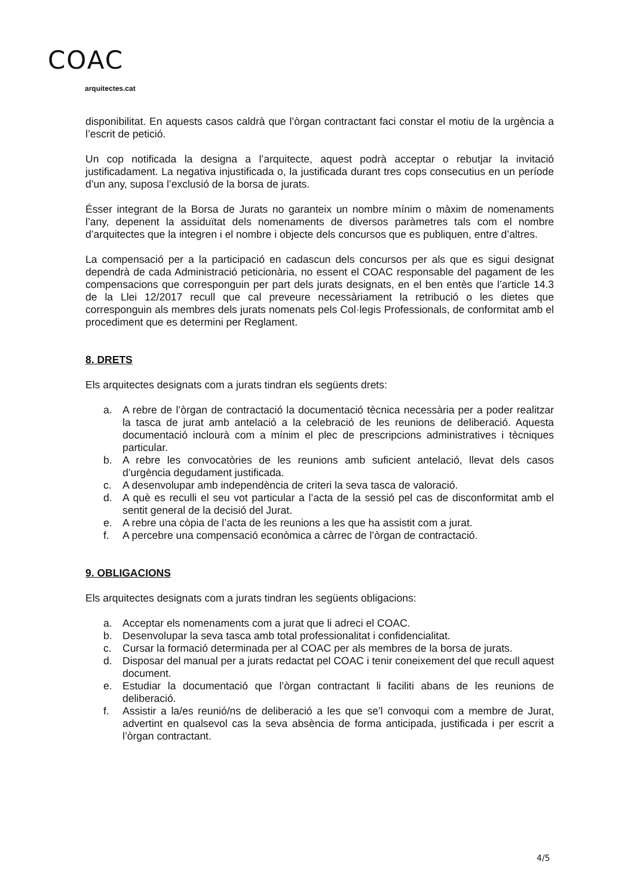COAC
arquitectes.cat
disponibilitat. En aquests casos caldrà que l’òrgan contractant faci constar el motiu de la urgència a l’escrit de petició.
Un cop notificada la designa a l’arquitecte, aquest podrà acceptar o rebutjar la invitació justificadament. La negativa injustificada o, la justificada durant tres cops consecutius en un període d’un any, suposa l’exclusió de la borsa de jurats.
Ésser integrant de la Borsa de Jurats no garanteix un nombre mínim o màxim de nomenaments l’any, depenent la assiduïtat dels nomenaments de diversos paràmetres tals com el nombre d’arquitectes que la integren i el nombre i objecte dels concursos que es publiquen, entre d’altres.
La compensació per a la participació en cadascun dels concursos per als que es sigui designat dependrà de cada Administració peticionària, no essent el COAC responsable del pagament de les compensacions que corresponguin per part dels jurats designats, en el ben entès que l’article 14.3 de la Llei 12/2017 recull que cal preveure necessàriament la retribució o les dietes que corresponguin als membres dels jurats nomenats pels Col·legis Professionals, de conformitat amb el procediment que es determini per Reglament.
8. DRETS
Els arquitectes designats com a jurats tindran els següents drets:
a. A rebre de l’òrgan de contractació la documentació tècnica necessària per a poder realitzar la tasca de jurat amb antelació a la celebració de les reunions de deliberació. Aquesta documentació inclourà com a mínim el plec de prescripcions administratives i tècniques particular.
b. A rebre les convocatòries de les reunions amb suficient antelació, llevat dels casos d’urgència degudament justificada.
c. A desenvolupar amb independència de criteri la seva tasca de valoració.
d. A què es reculli el seu vot particular a l’acta de la sessió pel cas de disconformitat amb el sentit general de la decisió del Jurat.
e. A rebre una còpia de l’acta de les reunions a les que ha assistit com a jurat.
f. A percebre una compensació econòmica a càrrec de l’òrgan de contractació.
9. OBLIGACIONS
Els arquitectes designats com a jurats tindran les següents obligacions:
a. Acceptar els nomenaments com a jurat que li adreci el COAC.
b. Desenvolupar la seva tasca amb total professionalitat i confidencialitat.
c. Cursar la formació determinada per al COAC per als membres de la borsa de jurats.
d. Disposar del manual per a jurats redactat pel COAC i tenir coneixement del que recull aquest document.
e. Estudiar la documentació que l’òrgan contractant li faciliti abans de les reunions de deliberació.
f. Assistir a la/es reunió/ns de deliberació a les que se’l convoqui com a membre de Jurat, advertint en qualsevol cas la seva absència de forma anticipada, justificada i per escrit a l’òrgan contractant.
4/5